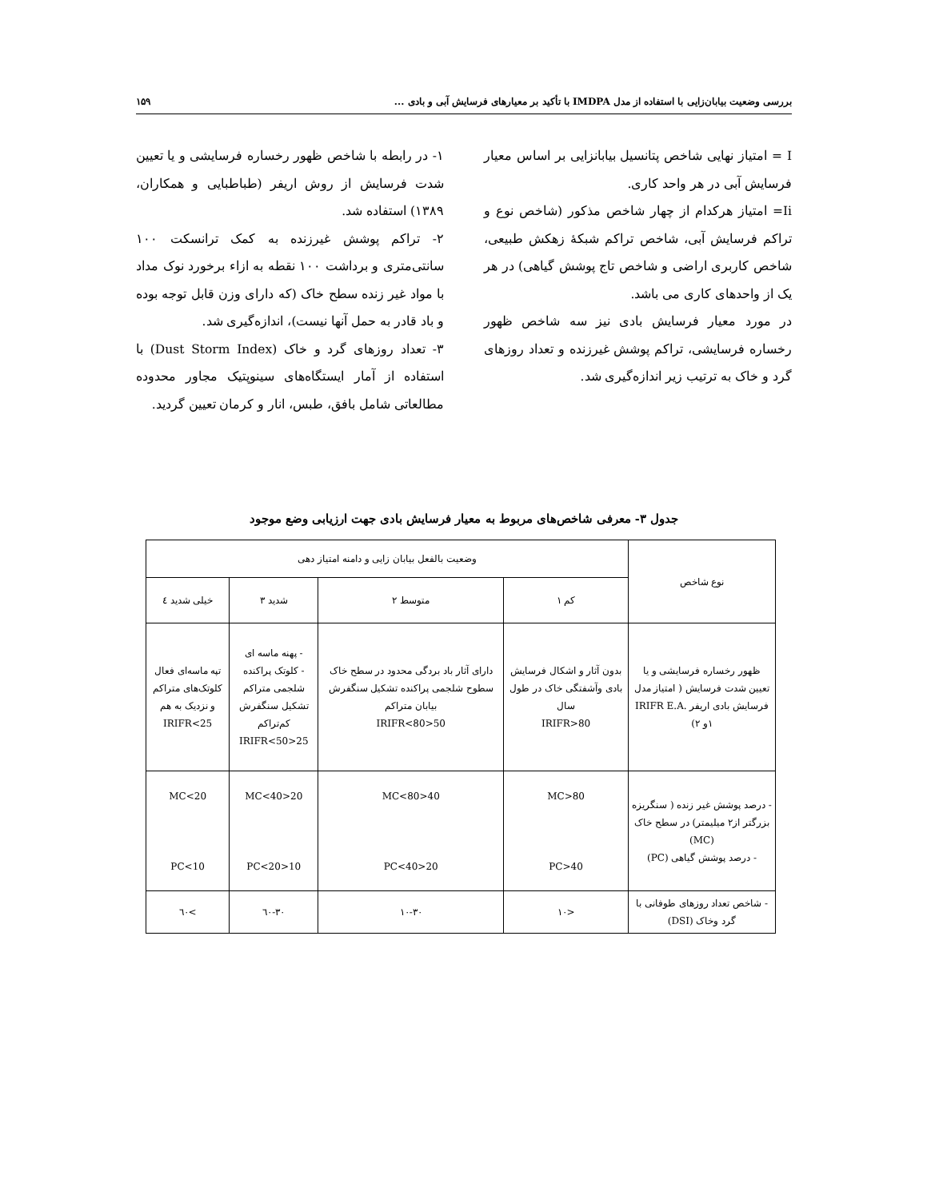بررسی وضعیت بیابان‌زایی با استفاده از مدل IMDPA با تأکید بر معیارهای فرسایش آبی و بادی ... ۱۵۹
I = امتیاز نهایی شاخص پتانسیل بیابانزایی بر اساس معیار فرسایش آبی در هر واحد کاری.
Ii= امتیاز هرکدام از چهار شاخص مذکور (شاخص نوع و تراکم فرسایش آبی، شاخص تراکم شبکهٔ زهکش طبیعی، شاخص کاربری اراضی و شاخص تاج پوشش گیاهی) در هر یک از واحدهای کاری می باشد.
در مورد معیار فرسایش بادی نیز سه شاخص ظهور رخساره فرسایشی، تراکم پوشش غیرزنده و تعداد روزهای گرد و خاک به ترتیب زیر اندازه‌گیری شد.
۱- در رابطه با شاخص ظهور رخساره فرسایشی و یا تعیین شدت فرسایش از روش اریفر (طباطبایی و همکاران، ۱۳۸۹) استفاده شد.
۲- تراکم پوشش غیرزنده به کمک ترانسکت ۱۰۰ سانتی‌متری و برداشت ۱۰۰ نقطه به ازاء برخورد نوک مداد با مواد غیر زنده سطح خاک (که دارای وزن قابل توجه بوده و باد قادر به حمل آنها نیست)، اندازه‌گیری شد.
۳- تعداد روزهای گرد و خاک (Dust Storm Index) با استفاده از آمار ایستگاه‌های سینوپتیک مجاور محدوده مطالعاتی شامل بافق، طبس، انار و کرمان تعیین گردید.
جدول ۳- معرفی شاخص‌های مربوط به معیار فرسایش بادی جهت ارزیابی وضع موجود
| نوع شاخص | وضعیت بالفعل بیابان زایی و دامنه امتیاز دهی | | | |
| --- | --- | --- | --- | --- |
| | کم ۱ | متوسط ۲ | شدید ۳ | خیلی شدید ٤ |
| ظهور رخساره فرسایشی و یا تعیین شدت فرسایش ( امتیاز مدل فرسایش بادی اریفر IRIFR E.A. ۱و ۲) | بدون آثار و اشکال فرسایش بادی وآشفتگی خاک در طول سال IRIFR>80 | دارای آثار باد بردگی محدود در سطح خاک سطوح شلجمی پراکنده تشکیل سنگفرش بیابان متراکم 50<IRIFR<80 | - پهنه ماسه ای - کلوتک پراکنده شلجمی متراکم تشکیل سنگفرش کم‌تراکم 25<IRIFR<50 | تپه ماسه‌ای فعال کلوتک‌های متراکم و نزدیک به هم IRIFR<25 |
| - درصد پوشش غیر زنده ( سنگریزه بزرگتر از۲ میلیمتر) در سطح خاک (MC) - درصد پوشش گیاهی (PC) | MC>80 PC>40 | 40<MC<80 20<PC<40 | 20<MC<40 10<PC<20 | MC<20 PC<10 |
| - شاخص تعداد روزهای طوفانی با گرد وخاک (DSI) | <۱۰ | ۱۰-۳۰ | ۳۰-٦۰ | >٦۰ |